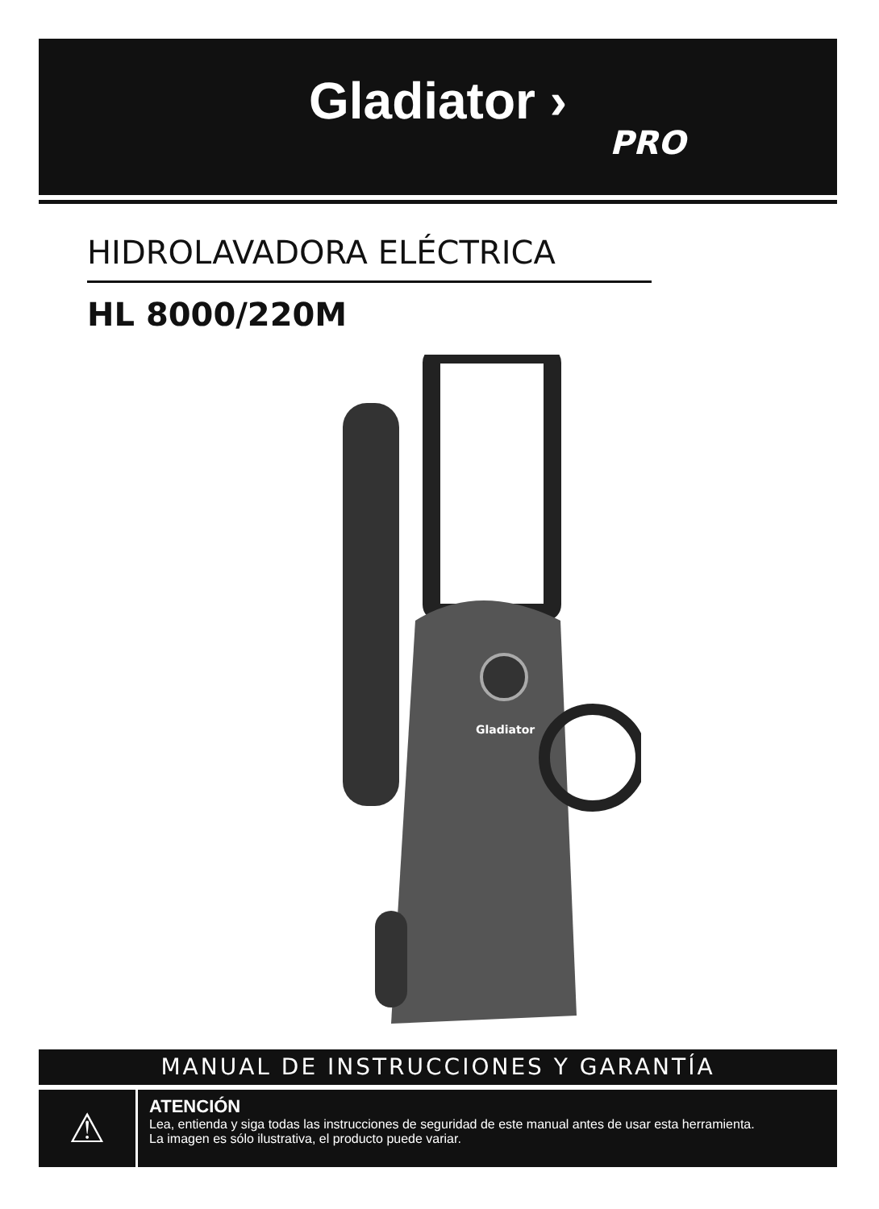Gladiator ›
PRO
HIDROLAVADORA ELÉCTRICA
HL 8000/220M
Gladiator
MANUAL DE INSTRUCCIONES Y GARANTÍA
⚠
ATENCIÓN
Lea, entienda y siga todas las instrucciones de seguridad de este manual antes de usar esta herramienta.
La imagen es sólo ilustrativa, el producto puede variar.